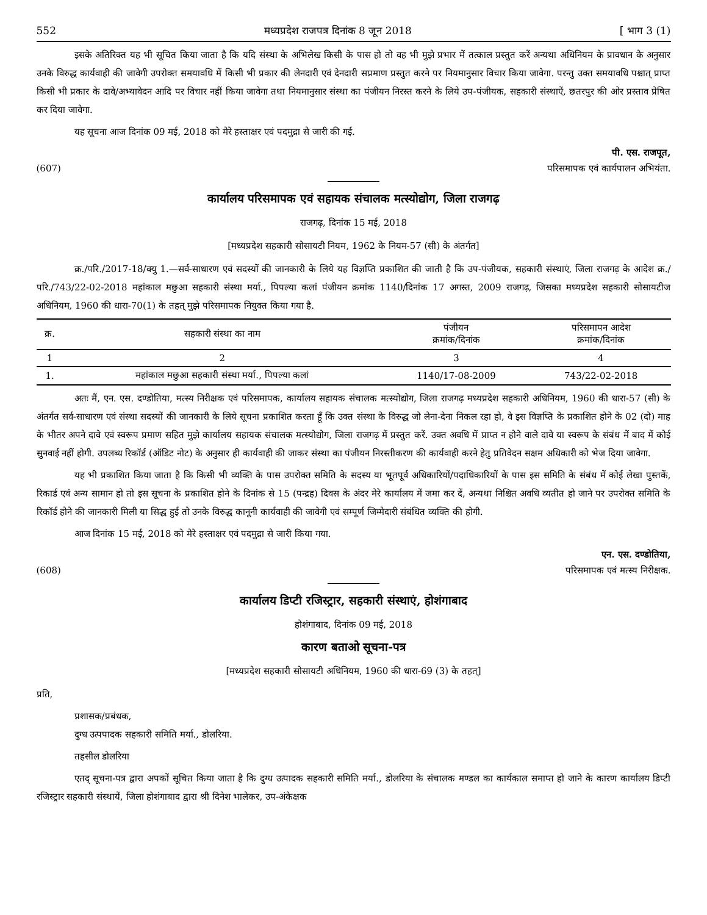552 मध्यप्रदेश राजपत्र दिनांक 8 जून 2018 [ भाग 3 (1)
इसके अतिरिक्त यह भी सूचित किया जाता है कि यदि संस्था के अभिलेख किसी के पास हो तो वह भी मुझे प्रभार में तत्काल प्रस्तुत करें अन्यथा अधिनियम के प्रावधान के अनुसार उनके विरुद्ध कार्यवाही की जावेगी उपरोक्त समयावधि में किसी भी प्रकार की लेनदारी एवं देनदारी सप्रमाण प्रस्तुत करने पर नियमानुसार विचार किया जावेगा. परन्तु उक्त समयावधि पश्चात् प्राप्त किसी भी प्रकार के दावे/अभ्यावेदन आदि पर विचार नहीं किया जावेगा तथा नियमानुसार संस्था का पंजीयन निरस्त करने के लिये उप-पंजीयक, सहकारी संस्थाऐं, छतरपुर की ओर प्रस्ताव प्रेषित कर दिया जावेगा.
यह सूचना आज दिनांक 09 मई, 2018 को मेरे हस्ताक्षर एवं पदमुद्रा से जारी की गई.
पी. एस. राजपूत,
(607) परिसमापक एवं कार्यपालन अभियंता.
कार्यालय परिसमापक एवं सहायक संचालक मत्स्योद्योग, जिला राजगढ़
राजगढ़, दिनांक 15 मई, 2018
[मध्यप्रदेश सहकारी सोसायटी नियम, 1962 के नियम-57 (सी) के अंतर्गत]
क्र./परि./2017-18/क्यु 1.—सर्व-साधारण एवं सदस्यों की जानकारी के लिये यह विज्ञप्ति प्रकाशित की जाती है कि उप-पंजीयक, सहकारी संस्थाएं, जिला राजगढ़ के आदेश क्र./परि./743/22-02-2018 महांकाल मछुआ सहकारी संस्था मर्या., पिपल्या कलां पंजीयन क्रमांक 1140/दिनांक 17 अगस्त, 2009 राजगढ़, जिसका मध्यप्रदेश सहकारी सोसायटीज अधिनियम, 1960 की धारा-70(1) के तहत् मुझे परिसमापक नियुक्त किया गया है.
| क्र. | सहकारी संस्था का नाम | पंजीयन क्रमांक/दिनांक | परिसमापन आदेश क्रमांक/दिनांक |
| --- | --- | --- | --- |
| 1 | 2 | 3 | 4 |
| 1. | महांकाल मछुआ सहकारी संस्था मर्या., पिपल्या कलां | 1140/17-08-2009 | 743/22-02-2018 |
अतः मैं, एन. एस. दण्डोतिया, मत्स्य निरीक्षक एवं परिसमापक, कार्यालय सहायक संचालक मत्स्योद्योग, जिला राजगढ़ मध्यप्रदेश सहकारी अधिनियम, 1960 की धारा-57 (सी) के अंतर्गत सर्व-साधारण एवं संस्था सदस्यों की जानकारी के लिये सूचना प्रकाशित करता हूँ कि उक्त संस्था के विरुद्ध जो लेना-देना निकल रहा हो, वे इस विज्ञप्ति के प्रकाशित होने के 02 (दो) माह के भीतर अपने दावे एवं स्वरूप प्रमाण सहित मुझे कार्यालय सहायक संचालक मत्स्योद्योग, जिला राजगढ़ में प्रस्तुत करें. उक्त अवधि में प्राप्त न होने वाले दावे या स्वरूप के संबंध में बाद में कोई सुनवाई नहीं होगी. उपलब्ध रिकॉर्ड (ऑडिट नोट) के अनुसार ही कार्यवाही की जाकर संस्था का पंजीयन निरस्तीकरण की कार्यवाही करने हेतु प्रतिवेदन सक्षम अधिकारी को भेज दिया जावेगा.
यह भी प्रकाशित किया जाता है कि किसी भी व्यक्ति के पास उपरोक्त समिति के सदस्य या भूतपूर्व अधिकारियों/पदाधिकारियों के पास इस समिति के संबंध में कोई लेखा पुस्तकें, रिकार्ड एवं अन्य सामान हो तो इस सूचना के प्रकाशित होने के दिनांक से 15 (पन्द्रह) दिवस के अंदर मेरे कार्यालय में जमा कर दें, अन्यथा निश्चित अवधि व्यतीत हो जाने पर उपरोक्त समिति के रिकॉर्ड होने की जानकारी मिली या सिद्ध हुई तो उनके विरुद्ध कानूनी कार्यवाही की जावेगी एवं सम्पूर्ण जिम्मेदारी संबंधित व्यक्ति की होगी.
आज दिनांक 15 मई, 2018 को मेरे हस्ताक्षर एवं पदमुद्रा से जारी किया गया.
एन. एस. दण्डोतिया,
(608) परिसमापक एवं मत्स्य निरीक्षक.
कार्यालय डिप्टी रजिस्ट्रार, सहकारी संस्थाएं, होशंगाबाद
होशंगाबाद, दिनांक 09 मई, 2018
कारण बताओ सूचना-पत्र
[मध्यप्रदेश सहकारी सोसायटी अधिनियम, 1960 की धारा-69 (3) के तहत्]
प्रति,
प्रशासक/प्रबंधक,
दुग्ध उत्पपादक सहकारी समिति मर्या., डोलरिया.
तहसील डोलरिया
एतद् सूचना-पत्र द्वारा अपकों सूचित किया जाता है कि दुग्ध उत्पादक सहकारी समिति मर्या., डोलरिया के संचालक मण्डल का कार्यकाल समाप्त हो जाने के कारण कार्यालय डिप्टी रजिस्ट्रार सहकारी संस्थायें, जिला होशंगाबाद द्वारा श्री दिनेश भालेकर, उप-अंकेक्षक